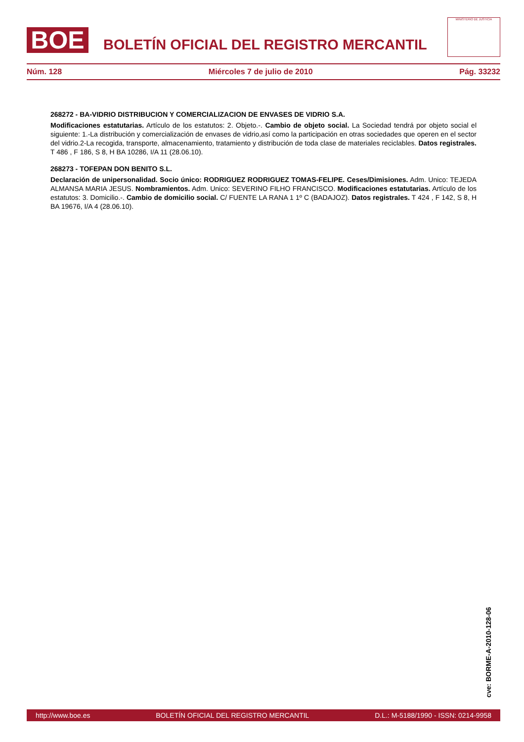BOE
BOLETÍN OFICIAL DEL REGISTRO MERCANTIL
MINISTERIO DE JUSTICIA
Núm. 128 Miércoles 7 de julio de 2010 Pág. 33232
268272 - BA-VIDRIO DISTRIBUCION Y COMERCIALIZACION DE ENVASES DE VIDRIO S.A.
Modificaciones estatutarias. Artículo de los estatutos: 2. Objeto.-. Cambio de objeto social. La Sociedad tendrá por objeto social el siguiente: 1.-La distribución y comercialización de envases de vidrio,así como la participación en otras sociedades que operen en el sector del vidrio.2-La recogida, transporte, almacenamiento, tratamiento y distribución de toda clase de materiales reciclables. Datos registrales. T 486 , F 186, S 8, H BA 10286, I/A 11 (28.06.10).
268273 - TOFEPAN DON BENITO S.L.
Declaración de unipersonalidad. Socio único: RODRIGUEZ RODRIGUEZ TOMAS-FELIPE. Ceses/Dimisiones. Adm. Unico: TEJEDA ALMANSA MARIA JESUS. Nombramientos. Adm. Unico: SEVERINO FILHO FRANCISCO. Modificaciones estatutarias. Artículo de los estatutos: 3. Domicilio.-. Cambio de domicilio social. C/ FUENTE LA RANA 1 1º C (BADAJOZ). Datos registrales. T 424 , F 142, S 8, H BA 19676, I/A 4 (28.06.10).
cve: BORME-A-2010-128-06
http://www.boe.es BOLETÍN OFICIAL DEL REGISTRO MERCANTIL D.L.: M-5188/1990 - ISSN: 0214-9958